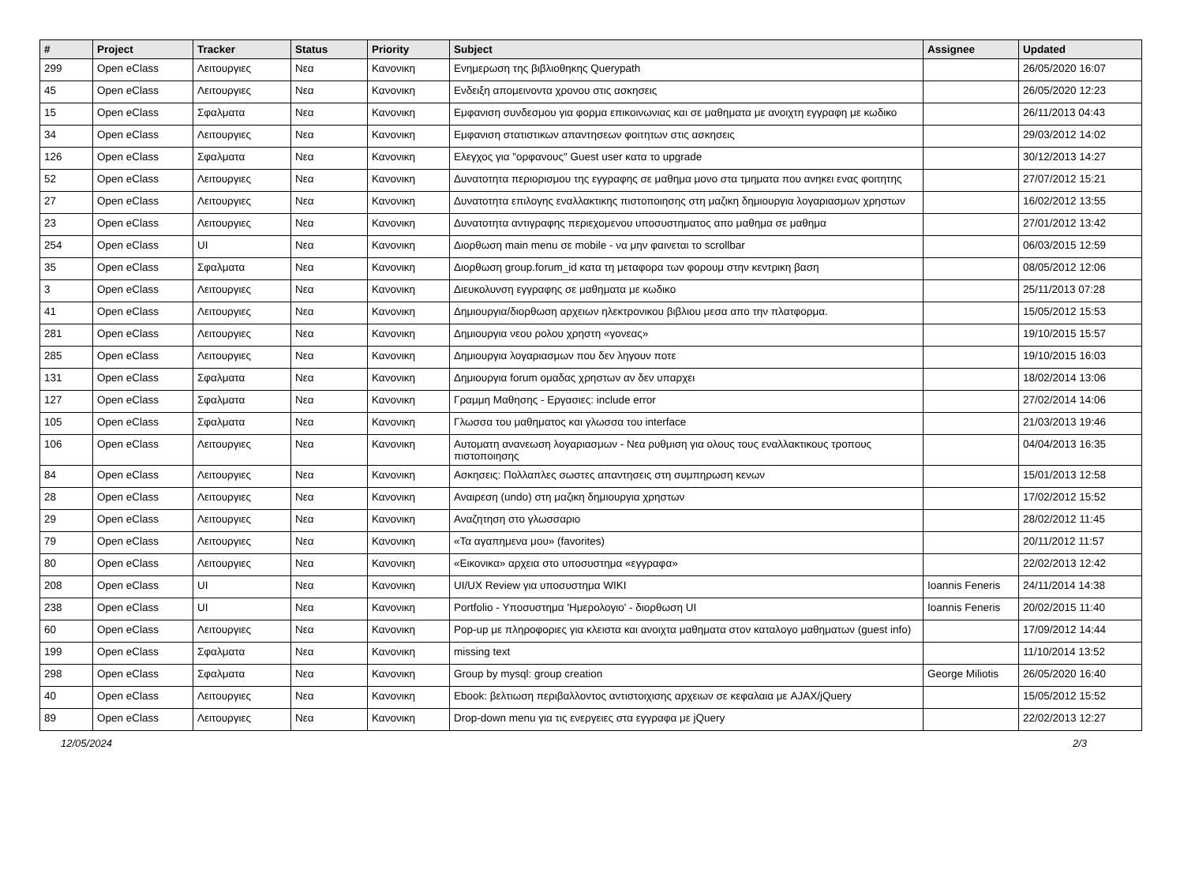| # | Project | Tracker | Status | Priority | Subject | Assignee | Updated |
| --- | --- | --- | --- | --- | --- | --- | --- |
| 299 | Open eClass | Λειτουργιες | Νεα | Κανονικη | Ενημερωση της βιβλιοθηκης Querypath | | 26/05/2020 16:07 |
| 45 | Open eClass | Λειτουργιες | Νεα | Κανονικη | Ενδειξη απομεινοντα χρονου στις ασκησεις | | 26/05/2020 12:23 |
| 15 | Open eClass | Σφαλματα | Νεα | Κανονικη | Εμφανιση συνδεσμου για φορμα επικοινωνιας και σε μαθηματα με ανοιχτη εγγραφη με κωδικο | | 26/11/2013 04:43 |
| 34 | Open eClass | Λειτουργιες | Νεα | Κανονικη | Εμφανιση στατιστικων απαντησεων φοιτητων στις ασκησεις | | 29/03/2012 14:02 |
| 126 | Open eClass | Σφαλματα | Νεα | Κανονικη | Ελεγχος για "ορφανους" Guest user κατα το upgrade | | 30/12/2013 14:27 |
| 52 | Open eClass | Λειτουργιες | Νεα | Κανονικη | Δυνατοτητα περιορισμου της εγγραφης σε μαθημα μονο στα τμηματα που ανηκει ενας φοιτητης | | 27/07/2012 15:21 |
| 27 | Open eClass | Λειτουργιες | Νεα | Κανονικη | Δυνατοτητα επιλογης εναλλακτικης πιστοποιησης στη μαζικη δημιουργια λογαριασμων χρηστων | | 16/02/2012 13:55 |
| 23 | Open eClass | Λειτουργιες | Νεα | Κανονικη | Δυνατοτητα αντιγραφης περιεχομενου υποσυστηματος απο μαθημα σε μαθημα | | 27/01/2012 13:42 |
| 254 | Open eClass | UI | Νεα | Κανονικη | Διορθωση main menu σε mobile - να μην φαινεται το scrollbar | | 06/03/2015 12:59 |
| 35 | Open eClass | Σφαλματα | Νεα | Κανονικη | Διορθωση group.forum_id κατα τη μεταφορα των φορουμ στην κεντρικη βαση | | 08/05/2012 12:06 |
| 3 | Open eClass | Λειτουργιες | Νεα | Κανονικη | Διευκολυνση εγγραφης σε μαθηματα με κωδικο | | 25/11/2013 07:28 |
| 41 | Open eClass | Λειτουργιες | Νεα | Κανονικη | Δημιουργια/διορθωση αρχειων ηλεκτρονικου βιβλιου μεσα απο την πλατφορμα. | | 15/05/2012 15:53 |
| 281 | Open eClass | Λειτουργιες | Νεα | Κανονικη | Δημιουργια νεου ρολου χρηστη «γονεας» | | 19/10/2015 15:57 |
| 285 | Open eClass | Λειτουργιες | Νεα | Κανονικη | Δημιουργια λογαριασμων που δεν ληγουν ποτε | | 19/10/2015 16:03 |
| 131 | Open eClass | Σφαλματα | Νεα | Κανονικη | Δημιουργια forum ομαδας χρηστων αν δεν υπαρχει | | 18/02/2014 13:06 |
| 127 | Open eClass | Σφαλματα | Νεα | Κανονικη | Γραμμη Μαθησης - Εργασιες: include error | | 27/02/2014 14:06 |
| 105 | Open eClass | Σφαλματα | Νεα | Κανονικη | Γλωσσα του μαθηματος και γλωσσα του interface | | 21/03/2013 19:46 |
| 106 | Open eClass | Λειτουργιες | Νεα | Κανονικη | Αυτοματη ανανεωση λογαριασμων - Νεα ρυθμιση για ολους τους εναλλακτικους τροπους πιστοποιησης | | 04/04/2013 16:35 |
| 84 | Open eClass | Λειτουργιες | Νεα | Κανονικη | Ασκησεις: Πολλαπλες σωστες απαντησεις στη συμπηρωση κενων | | 15/01/2013 12:58 |
| 28 | Open eClass | Λειτουργιες | Νεα | Κανονικη | Αναιρεση (undo) στη μαζικη δημιουργια χρηστων | | 17/02/2012 15:52 |
| 29 | Open eClass | Λειτουργιες | Νεα | Κανονικη | Αναζητηση στο γλωσσαριο | | 28/02/2012 11:45 |
| 79 | Open eClass | Λειτουργιες | Νεα | Κανονικη | «Τα αγαπημενα μου» (favorites) | | 20/11/2012 11:57 |
| 80 | Open eClass | Λειτουργιες | Νεα | Κανονικη | «Εικονικα» αρχεια στο υποσυστημα «εγγραφα» | | 22/02/2013 12:42 |
| 208 | Open eClass | UI | Νεα | Κανονικη | UI/UX Review για υποσυστημα WIKI | Ioannis Feneris | 24/11/2014 14:38 |
| 238 | Open eClass | UI | Νεα | Κανονικη | Portfolio - Υποσυστημα 'Ημερολογιο' - διορθωση UI | Ioannis Feneris | 20/02/2015 11:40 |
| 60 | Open eClass | Λειτουργιες | Νεα | Κανονικη | Pop-up με πληροφοριες για κλειστα και ανοιχτα μαθηματα στον καταλογο μαθηματων (guest info) | | 17/09/2012 14:44 |
| 199 | Open eClass | Σφαλματα | Νεα | Κανονικη | missing text | | 11/10/2014 13:52 |
| 298 | Open eClass | Σφαλματα | Νεα | Κανονικη | Group by mysql: group creation | George Miliotis | 26/05/2020 16:40 |
| 40 | Open eClass | Λειτουργιες | Νεα | Κανονικη | Ebook: βελτιωση περιβαλλοντος αντιστοιχισης αρχειων σε κεφαλαια με AJAX/jQuery | | 15/05/2012 15:52 |
| 89 | Open eClass | Λειτουργιες | Νεα | Κανονικη | Drop-down menu για τις ενεργειες στα εγγραφα με jQuery | | 22/02/2013 12:27 |
12/05/2024 2/3